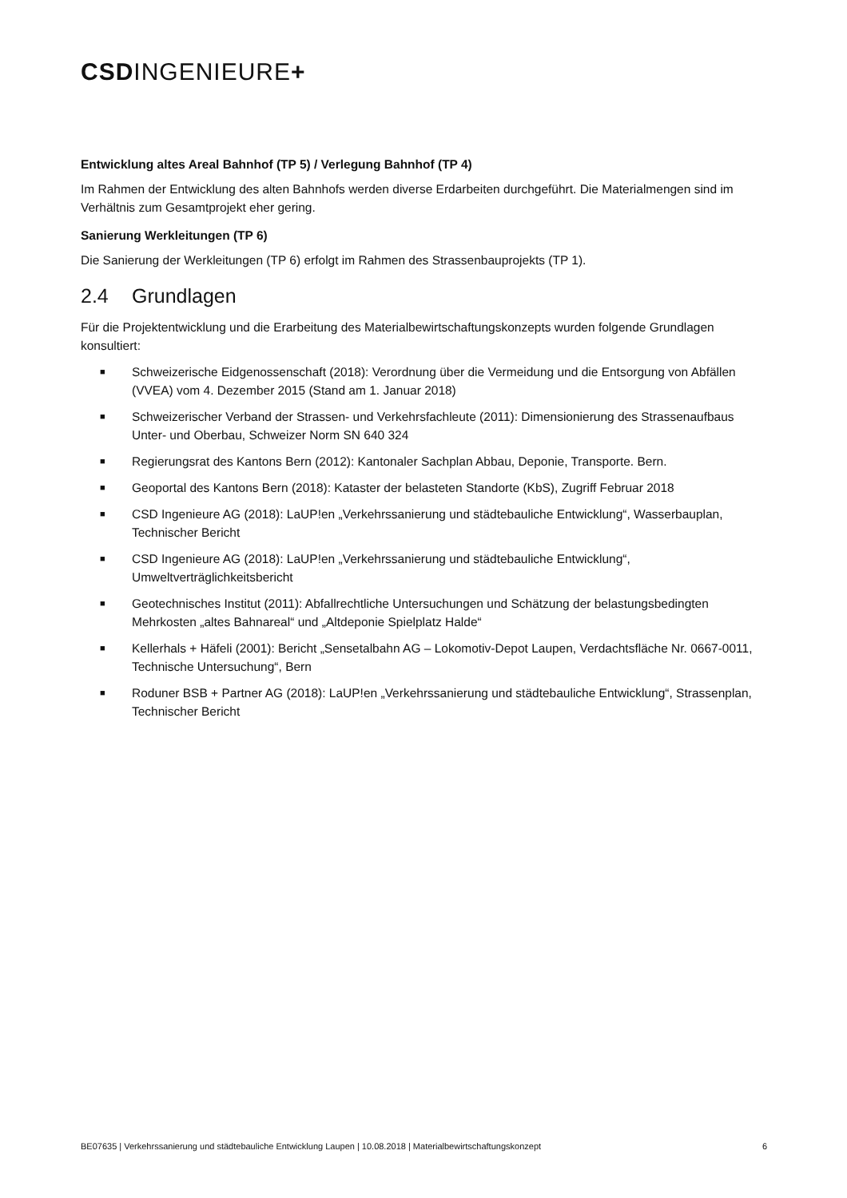CSDINGENIEURE+
Entwicklung altes Areal Bahnhof (TP 5) / Verlegung Bahnhof (TP 4)
Im Rahmen der Entwicklung des alten Bahnhofs werden diverse Erdarbeiten durchgeführt. Die Materialmengen sind im Verhältnis zum Gesamtprojekt eher gering.
Sanierung Werkleitungen (TP 6)
Die Sanierung der Werkleitungen (TP 6) erfolgt im Rahmen des Strassenbauprojekts (TP 1).
2.4 Grundlagen
Für die Projektentwicklung und die Erarbeitung des Materialbewirtschaftungskonzepts wurden folgende Grundlagen konsultiert:
■ Schweizerische Eidgenossenschaft (2018): Verordnung über die Vermeidung und die Entsorgung von Abfällen (VVEA) vom 4. Dezember 2015 (Stand am 1. Januar 2018)
■ Schweizerischer Verband der Strassen- und Verkehrsfachleute (2011): Dimensionierung des Strassenaufbaus Unter- und Oberbau, Schweizer Norm SN 640 324
■ Regierungsrat des Kantons Bern (2012): Kantonaler Sachplan Abbau, Deponie, Transporte. Bern.
■ Geoportal des Kantons Bern (2018): Kataster der belasteten Standorte (KbS), Zugriff Februar 2018
■ CSD Ingenieure AG (2018): LaUP!en „Verkehrssanierung und städtebauliche Entwicklung“, Wasserbauplan, Technischer Bericht
■ CSD Ingenieure AG (2018): LaUP!en „Verkehrssanierung und städtebauliche Entwicklung“, Umweltverträglichkeitsbericht
■ Geotechnisches Institut (2011): Abfallrechtliche Untersuchungen und Schätzung der belastungsbedingten Mehrkosten „altes Bahnareal“ und „Altdeponie Spielplatz Halde“
■ Kellerhals + Häfeli (2001): Bericht „Sensetalbahn AG – Lokomotiv-Depot Laupen, Verdachtsfläche Nr. 0667-0011, Technische Untersuchung“, Bern
■ Roduner BSB + Partner AG (2018): LaUP!en „Verkehrssanierung und städtebauliche Entwicklung“, Strassenplan, Technischer Bericht
BE07635 | Verkehrssanierung und städtebauliche Entwicklung Laupen | 10.08.2018 | Materialbewirtschaftungskonzept 6